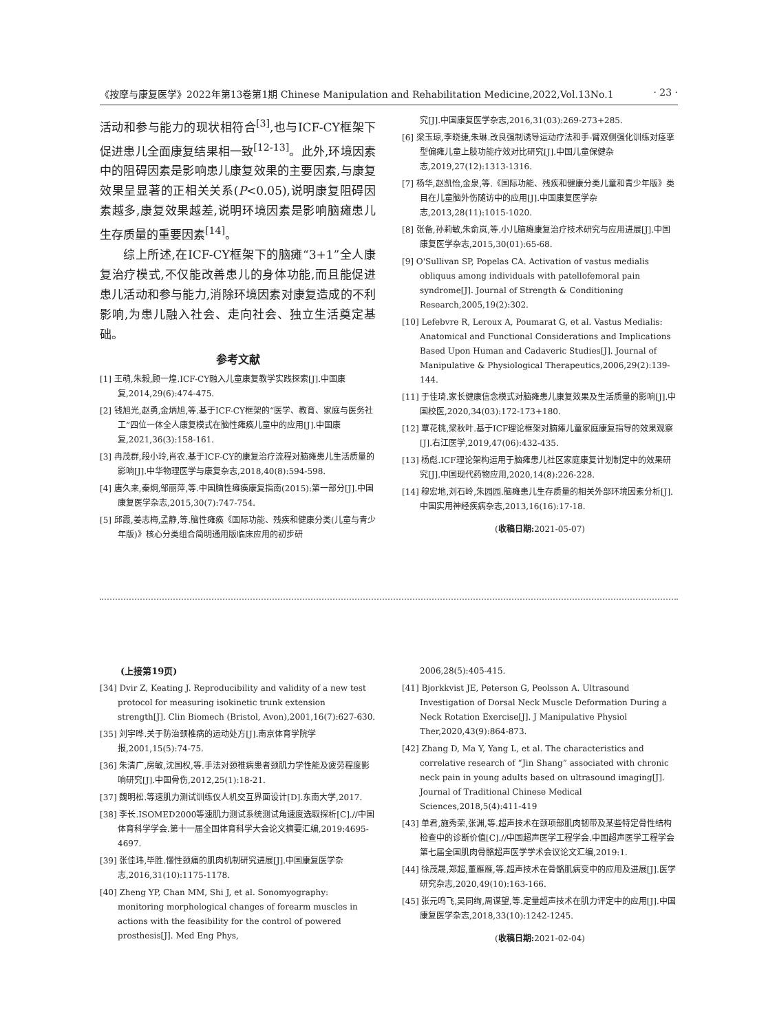《按摩与康复医学》2022年第13卷第1期 Chinese Manipulation and Rehabilitation Medicine,2022,Vol.13No.1 · 23 ·
活动和参与能力的现状相符合<sup>[3]</sup>,也与ICF-CY框架下促进患儿全面康复结果相一致<sup>[12-13]</sup>。此外,环境因素中的阻碍因素是影响患儿康复效果的主要因素,与康复效果呈显著的正相关关系(P<0.05),说明康复阻碍因素越多,康复效果越差,说明环境因素是影响脑瘫患儿生存质量的重要因素<sup>[14]</sup>。
综上所述,在ICF-CY框架下的脑瘫“3+1”全人康复治疗模式,不仅能改善患儿的身体功能,而且能促进患儿活动和参与能力,消除环境因素对康复造成的不利影响,为患儿融入社会、走向社会、独立生活奠定基础。
参考文献
[1] 王萌,朱毅,顾一煌.ICF-CY融入儿童康复教学实践探索[J].中国康复,2014,29(6):474-475.
[2] 钱旭光,赵勇,金炳旭,等.基于ICF-CY框架的“医学、教育、家庭与医务社工”四位一体全人康复模式在脑性瘫痪儿童中的应用[J].中国康复,2021,36(3):158-161.
[3] 冉茂群,段小玲,肖农.基于ICF-CY的康复治疗流程对脑瘫患儿生活质量的影响[J].中华物理医学与康复杂志,2018,40(8):594-598.
[4] 唐久来,秦炯,邹丽萍,等.中国脑性瘫痪康复指南(2015):第一部分[J].中国康复医学杂志,2015,30(7):747-754.
[5] 邱霞,姜志梅,孟静,等.脑性瘫痪《国际功能、残疾和健康分类(儿童与青少年版)》核心分类组合简明通用版临床应用的初步研
究[J].中国康复医学杂志,2016,31(03):269-273+285.
[6] 梁玉琼,李晓捷,朱琳.改良强制诱导运动疗法和手-臂双侧强化训练对痉挛型偏瘫儿童上肢功能疗效对比研究[J].中国儿童保健杂志,2019,27(12):1313-1316.
[7] 杨华,赵凯怡,金泉,等.《国际功能、残疾和健康分类儿童和青少年版》类目在儿童脑外伤随访中的应用[J].中国康复医学杂志,2013,28(11):1015-1020.
[8] 张备,孙莉敏,朱俞岚,等.小儿脑瘫康复治疗技术研究与应用进展[J].中国康复医学杂志,2015,30(01):65-68.
[9] O'Sullivan SP, Popelas CA. Activation of vastus medialis obliquus among individuals with patellofemoral pain syndrome[J]. Journal of Strength & Conditioning Research,2005,19(2):302.
[10] Lefebvre R, Leroux A, Poumarat G, et al. Vastus Medialis: Anatomical and Functional Considerations and Implications Based Upon Human and Cadaveric Studies[J]. Journal of Manipulative & Physiological Therapeutics,2006,29(2):139-144.
[11] 于佳琦.家长健康信念模式对脑瘫患儿康复效果及生活质量的影响[J].中国校医,2020,34(03):172-173+180.
[12] 覃花桃,梁秋叶.基于ICF理论框架对脑瘫儿童家庭康复指导的效果观察[J].右江医学,2019,47(06):432-435.
[13] 杨彪.ICF理论架构运用于脑瘫患儿社区家庭康复计划制定中的效果研究[J].中国现代药物应用,2020,14(8):226-228.
[14] 穆宏地,刘石岭,朱园园.脑瘫患儿生存质量的相关外部环境因素分析[J].中国实用神经疾病杂志,2013,16(16):17-18.
(收稿日期: 2021-05-07)
(上接第19页)
[34] Dvir Z, Keating J. Reproducibility and validity of a new test protocol for measuring isokinetic trunk extension strength[J]. Clin Biomech (Bristol, Avon),2001,16(7):627-630.
[35] 刘宇晔.关于防治颈椎病的运动处方[J].南京体育学院学报,2001,15(5):74-75.
[36] 朱清广,房敏,沈国权,等.手法对颈椎病患者颈肌力学性能及疲劳程度影响研究[J].中国骨伤,2012,25(1):18-21.
[37] 魏明松.等速肌力测试训练仪人机交互界面设计[D].东南大学,2017.
[38] 李长.ISOMED2000等速肌力测试系统测试角速度选取探析[C].//中国体育科学学会.第十一届全国体育科学大会论文摘要汇编,2019:4695-4697.
[39] 张佳玮,毕胜.慢性颈痛的肌肉机制研究进展[J].中国康复医学杂志,2016,31(10):1175-1178.
[40] Zheng YP, Chan MM, Shi J, et al. Sonomyography: monitoring morphological changes of forearm muscles in actions with the feasibility for the control of powered prosthesis[J]. Med Eng Phys,
2006,28(5):405-415.
[41] Bjorkkvist JE, Peterson G, Peolsson A. Ultrasound Investigation of Dorsal Neck Muscle Deformation During a Neck Rotation Exercise[J]. J Manipulative Physiol Ther,2020,43(9):864-873.
[42] Zhang D, Ma Y, Yang L, et al. The characteristics and correlative research of “Jin Shang” associated with chronic neck pain in young adults based on ultrasound imaging[J]. Journal of Traditional Chinese Medical Sciences,2018,5(4):411-419
[43] 单君,施秀荣,张渊,等.超声技术在颈项部肌肉韧带及某些特定骨性结构检查中的诊断价值[C].//中国超声医学工程学会.中国超声医学工程学会第七届全国肌肉骨骼超声医学学术会议论文汇编,2019:1.
[44] 徐茂晟,郑超,董雁雁,等.超声技术在骨骼肌病变中的应用及进展[J].医学研究杂志,2020,49(10):163-166.
[45] 张元鸣飞,吴同绚,周谋望,等.定量超声技术在肌力评定中的应用[J].中国康复医学杂志,2018,33(10):1242-1245.
(收稿日期: 2021-02-04)